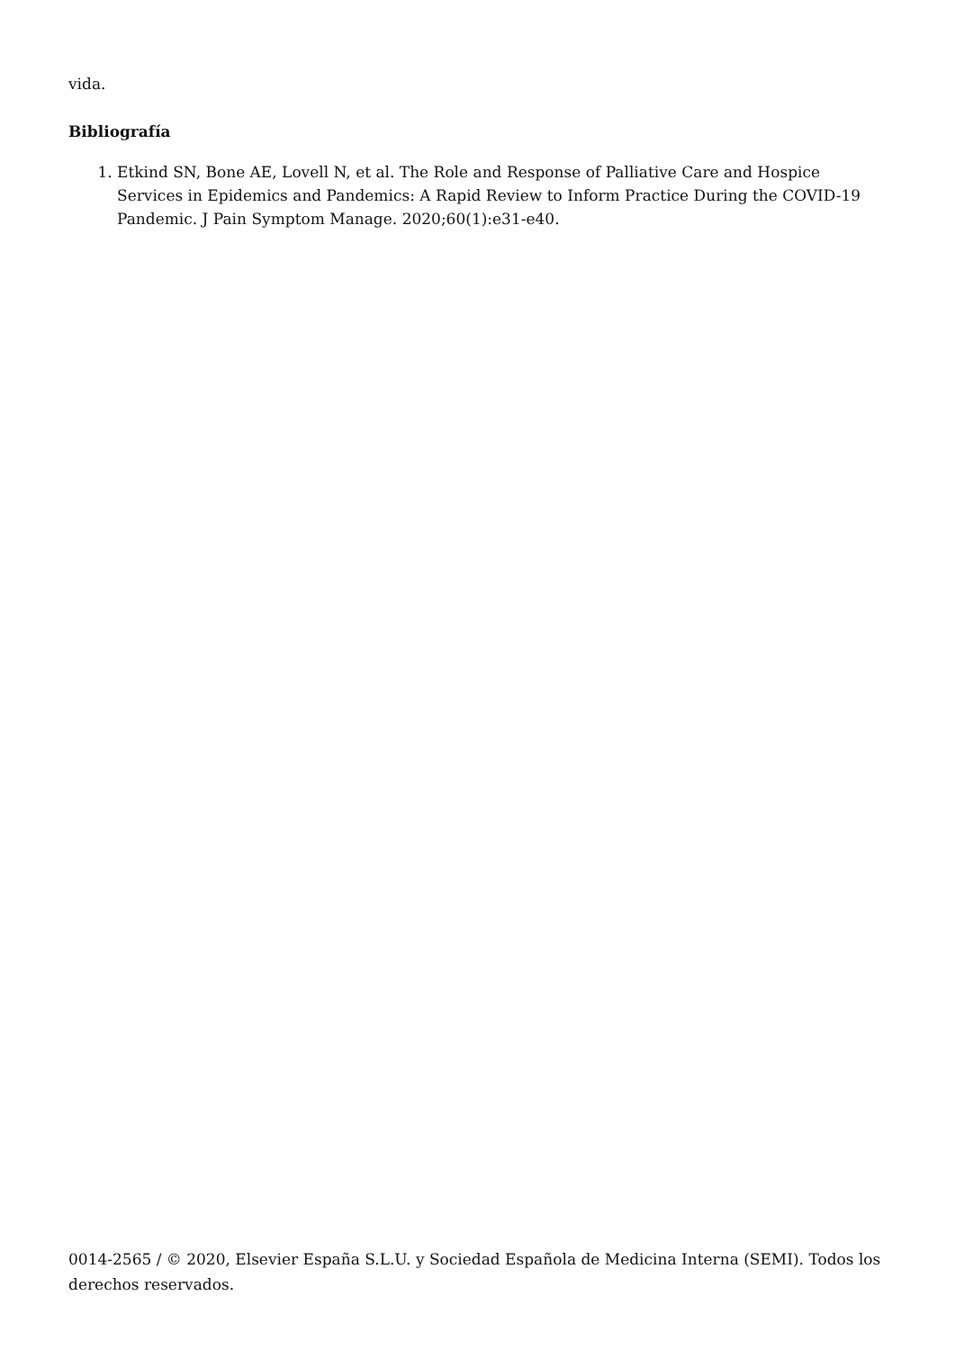vida.
Bibliografía
1. Etkind SN, Bone AE, Lovell N, et al. The Role and Response of Palliative Care and Hospice Services in Epidemics and Pandemics: A Rapid Review to Inform Practice During the COVID-19 Pandemic. J Pain Symptom Manage. 2020;60(1):e31-e40.
0014-2565 / © 2020, Elsevier España S.L.U. y Sociedad Española de Medicina Interna (SEMI). Todos los derechos reservados.